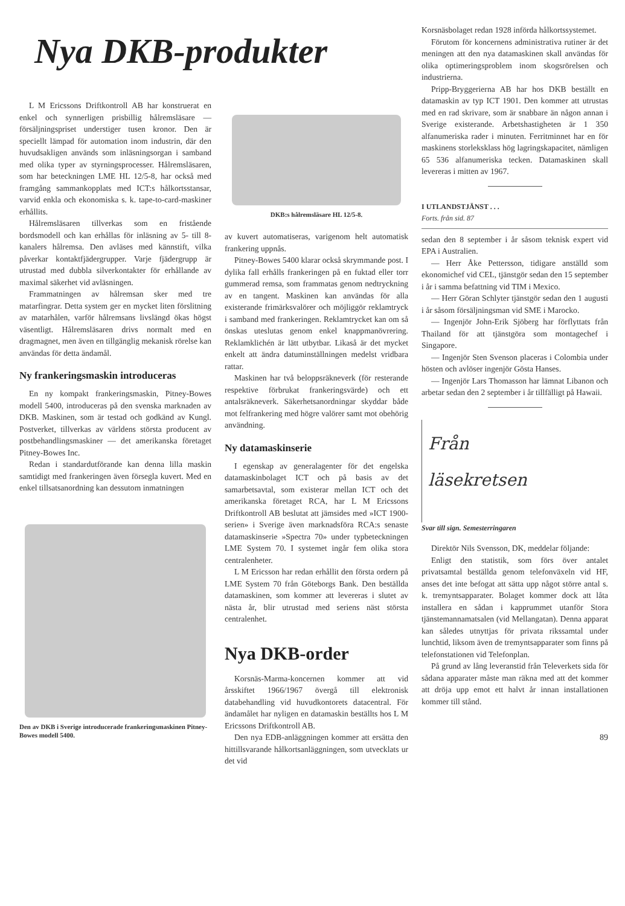Nya DKB-produkter
L M Ericssons Driftkontroll AB har konstruerat en enkel och synnerligen prisbillig hålremsläsare — försäljningspriset understiger tusen kronor. Den är speciellt lämpad för automation inom industrin, där den huvudsakligen används som inläsningsorgan i samband med olika typer av styrningsprocesser. Hålremsläsaren, som har beteckningen LME HL 12/5-8, har också med framgång sammankopplats med ICT:s hålkortsstansar, varvid enkla och ekonomiska s. k. tape-to-card-maskiner erhållits.
Hålremsläsaren tillverkas som en fristående bordsmodell och kan erhållas för inläsning av 5- till 8-kanalers hålremsa. Den avläses med kännstift, vilka påverkar kontaktfjädergrupper. Varje fjädergrupp är utrustad med dubbla silverkontakter för erhållande av maximal säkerhet vid avläsningen.
Frammatningen av hålremsan sker med tre matarfingrar. Detta system ger en mycket liten förslitning av matarhålen, varför hålremsans livslängd ökas högst väsentligt. Hålremsläsaren drivs normalt med en dragmagnet, men även en tillgänglig mekanisk rörelse kan användas för detta ändamål.
Ny frankeringsmaskin introduceras
En ny kompakt frankeringsmaskin, Pitney-Bowes modell 5400, introduceras på den svenska marknaden av DKB. Maskinen, som är testad och godkänd av Kungl. Postverket, tillverkas av världens största producent av postbehandlingsmaskiner — det amerikanska företaget Pitney-Bowes Inc.
Redan i standardutförande kan denna lilla maskin samtidigt med frankeringen även försegla kuvert. Med en enkel tillsatsanordning kan dessutom inmatningen
Den av DKB i Sverige introducerade frankeringsmaskinen Pitney-Bowes modell 5400.
DKB:s hålremsläsare HL 12/5-8.
av kuvert automatiseras, varigenom helt automatisk frankering uppnås.
Pitney-Bowes 5400 klarar också skrymmande post. I dylika fall erhålls frankeringen på en fuktad eller torr gummerad remsa, som frammatas genom nedtryckning av en tangent. Maskinen kan användas för alla existerande frimärksvalörer och möjliggör reklamtryck i samband med frankeringen. Reklamtrycket kan om så önskas uteslutas genom enkel knappmanövrering. Reklamklichén är lätt utbytbar. Likaså är det mycket enkelt att ändra datuminställningen medelst vridbara rattar.
Maskinen har två beloppsräkneverk (för resterande respektive förbrukat frankeringsvärde) och ett antalsräkneverk. Säkerhetsanordningar skyddar både mot felfrankering med högre valörer samt mot obehörig användning.
Ny datamaskinserie
I egenskap av generalagenter för det engelska datamaskinbolaget ICT och på basis av det samarbetsavtal, som existerar mellan ICT och det amerikanska företaget RCA, har L M Ericssons Driftkontroll AB beslutat att jämsides med »ICT 1900-serien» i Sverige även marknadsföra RCA:s senaste datamaskinserie »Spectra 70» under typbeteckningen LME System 70. I systemet ingår fem olika stora centralenheter.
L M Ericsson har redan erhållit den första ordern på LME System 70 från Göteborgs Bank. Den beställda datamaskinen, som kommer att levereras i slutet av nästa år, blir utrustad med seriens näst största centralenhet.
Nya DKB-order
Korsnäs-Marma-koncernen kommer att vid årsskiftet 1966/1967 övergå till elektronisk databehandling vid huvudkontorets datacentral. För ändamålet har nyligen en datamaskin beställts hos L M Ericssons Driftkontroll AB.
Den nya EDB-anläggningen kommer att ersätta den hittillsvarande hålkortsanläggningen, som utvecklats ur det vid
Korsnäsbolaget redan 1928 införda hålkortssystemet.
Förutom för koncernens administrativa rutiner är det meningen att den nya datamaskinen skall användas för olika optimeringsproblem inom skogsrörelsen och industrierna.
Pripp-Bryggerierna AB har hos DKB beställt en datamaskin av typ ICT 1901. Den kommer att utrustas med en rad skrivare, som är snabbare än någon annan i Sverige existerande. Arbetshastigheten är 1 350 alfanumeriska rader i minuten. Ferritminnet har en för maskinens storleksklass hög lagringskapacitet, nämligen 65 536 alfanumeriska tecken. Datamaskinen skall levereras i mitten av 1967.
I UTLANDSTJÄNST . . .
Forts. från sid. 87
sedan den 8 september i år såsom teknisk expert vid EPA i Australien.
— Herr Åke Pettersson, tidigare anställd som ekonomichef vid CEL, tjänstgör sedan den 15 september i år i samma befattning vid TIM i Mexico.
— Herr Göran Schlyter tjänstgör sedan den 1 augusti i år såsom försäljningsman vid SME i Marocko.
— Ingenjör John-Erik Sjöberg har förflyttats från Thailand för att tjänstgöra som montagechef i Singapore.
— Ingenjör Sten Svenson placeras i Colombia under hösten och avlöser ingenjör Gösta Hanses.
— Ingenjör Lars Thomasson har lämnat Libanon och arbetar sedan den 2 september i år tillfälligt på Hawaii.
Från
läsekretsen
Svar till sign. Semesterringaren
Direktör Nils Svensson, DK, meddelar följande:
Enligt den statistik, som förs över antalet privatsamtal beställda genom telefonväxeln vid HF, anses det inte befogat att sätta upp något större antal s. k. tremyntsapparater. Bolaget kommer dock att låta installera en sådan i kapprummet utanför Stora tjänstemannamatsalen (vid Mellangatan). Denna apparat kan således utnyttjas för privata rikssamtal under lunchtid, liksom även de tremyntsapparater som finns på telefonstationen vid Telefonplan.
På grund av lång leveranstid från Televerkets sida för sådana apparater måste man räkna med att det kommer att dröja upp emot ett halvt år innan installationen kommer till stånd.
89